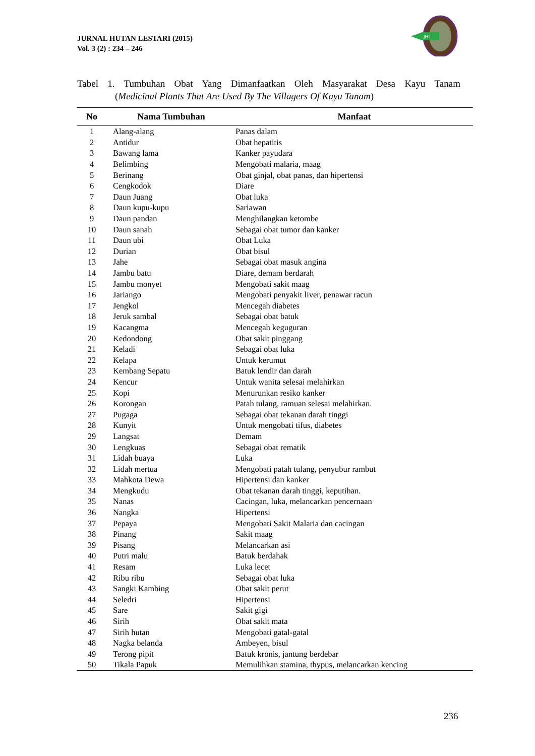JURNAL HUTAN LESTARI (2015)
Vol. 3 (2) : 234 – 246
JHL
Tabel 1. Tumbuhan Obat Yang Dimanfaatkan Oleh Masyarakat Desa Kayu Tanam
(Medicinal Plants That Are Used By The Villagers Of Kayu Tanam)
| No | Nama Tumbuhan | Manfaat |
| --- | --- | --- |
| 1 | Alang-alang | Panas dalam |
| 2 | Antidur | Obat hepatitis |
| 3 | Bawang lama | Kanker payudara |
| 4 | Belimbing | Mengobati malaria, maag |
| 5 | Berinang | Obat ginjal, obat panas, dan hipertensi |
| 6 | Cengkodok | Diare |
| 7 | Daun Juang | Obat luka |
| 8 | Daun kupu-kupu | Sariawan |
| 9 | Daun pandan | Menghilangkan ketombe |
| 10 | Daun sanah | Sebagai obat tumor dan kanker |
| 11 | Daun ubi | Obat Luka |
| 12 | Durian | Obat bisul |
| 13 | Jahe | Sebagai obat masuk angina |
| 14 | Jambu batu | Diare, demam berdarah |
| 15 | Jambu monyet | Mengobati sakit maag |
| 16 | Jariango | Mengobati penyakit liver, penawar racun |
| 17 | Jengkol | Mencegah diabetes |
| 18 | Jeruk sambal | Sebagai obat batuk |
| 19 | Kacangma | Mencegah keguguran |
| 20 | Kedondong | Obat sakit pinggang |
| 21 | Keladi | Sebagai obat luka |
| 22 | Kelapa | Untuk kerumut |
| 23 | Kembang Sepatu | Batuk lendir dan darah |
| 24 | Kencur | Untuk wanita selesai melahirkan |
| 25 | Kopi | Menurunkan resiko kanker |
| 26 | Korongan | Patah tulang, ramuan selesai melahirkan. |
| 27 | Pugaga | Sebagai obat tekanan darah tinggi |
| 28 | Kunyit | Untuk mengobati tifus, diabetes |
| 29 | Langsat | Demam |
| 30 | Lengkuas | Sebagai obat rematik |
| 31 | Lidah buaya | Luka |
| 32 | Lidah mertua | Mengobati patah tulang, penyubur rambut |
| 33 | Mahkota Dewa | Hipertensi dan kanker |
| 34 | Mengkudu | Obat tekanan darah tinggi, keputihan. |
| 35 | Nanas | Cacingan, luka, melancarkan pencernaan |
| 36 | Nangka | Hipertensi |
| 37 | Pepaya | Mengobati Sakit Malaria dan cacingan |
| 38 | Pinang | Sakit maag |
| 39 | Pisang | Melancarkan asi |
| 40 | Putri malu | Batuk berdahak |
| 41 | Resam | Luka lecet |
| 42 | Ribu ribu | Sebagai obat luka |
| 43 | Sangki Kambing | Obat sakit perut |
| 44 | Seledri | Hipertensi |
| 45 | Sare | Sakit gigi |
| 46 | Sirih | Obat sakit mata |
| 47 | Sirih hutan | Mengobati gatal-gatal |
| 48 | Nagka belanda | Ambeyen, bisul |
| 49 | Terong pipit | Batuk kronis, jantung berdebar |
| 50 | Tikala Papuk | Memulihkan stamina, thypus, melancarkan kencing |
236